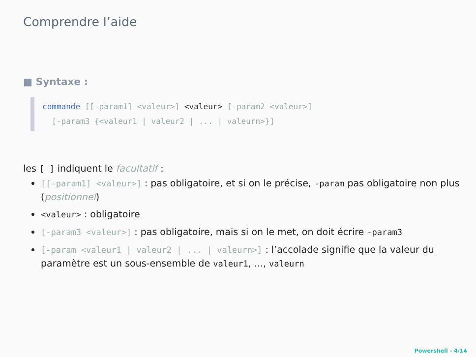Comprendre l’aide
■ Syntaxe :
commande [[-param1] <valeur>] <valeur> [-param2 <valeur>]
[-param3 {<valeur1 | valeur2 | ... | valeurn>}]
les [ ] indiquent le facultatif :
[[-param1] <valeur>] : pas obligatoire, et si on le précise, -param pas obligatoire non plus (positionnel)
<valeur> : obligatoire
[-param3 <valeur>] : pas obligatoire, mais si on le met, on doit écrire -param3
[-param <valeur1 | valeur2 | ... | valeurn>] : l’accolade signifie que la valeur du paramètre est un sous-ensemble de valeur1, ..., valeurn
Powershell - 4/14